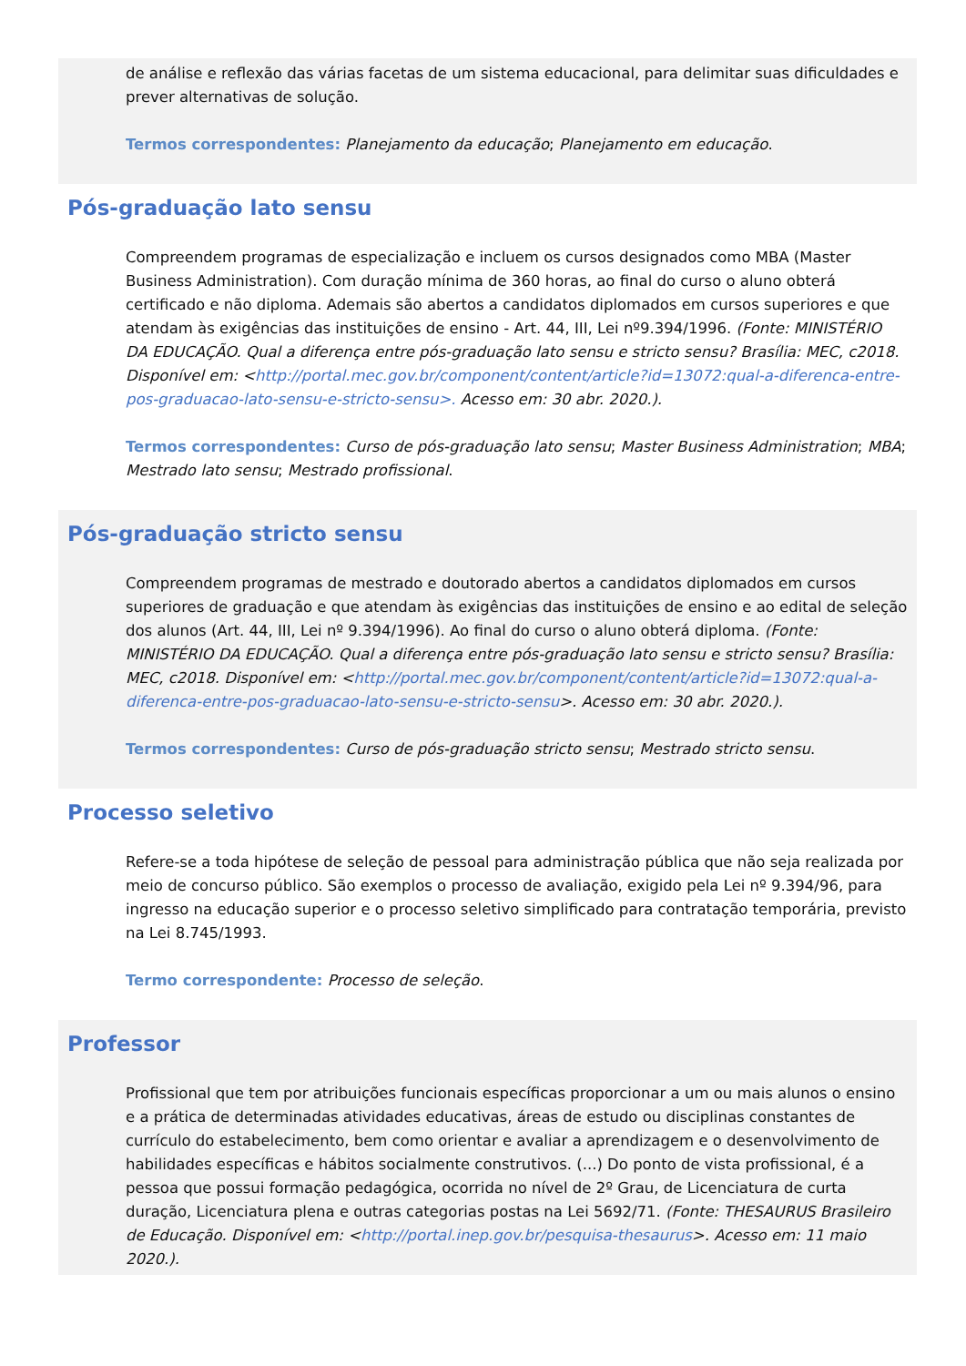de análise e reflexão das várias facetas de um sistema educacional, para delimitar suas dificuldades e prever alternativas de solução.
Termos correspondentes: Planejamento da educação; Planejamento em educação.
Pós-graduação lato sensu
Compreendem programas de especialização e incluem os cursos designados como MBA (Master Business Administration). Com duração mínima de 360 horas, ao final do curso o aluno obterá certificado e não diploma. Ademais são abertos a candidatos diplomados em cursos superiores e que atendam às exigências das instituições de ensino - Art. 44, III, Lei nº9.394/1996. (Fonte: MINISTÉRIO DA EDUCAÇÃO. Qual a diferença entre pós-graduação lato sensu e stricto sensu? Brasília: MEC, c2018. Disponível em: <http://portal.mec.gov.br/component/content/article?id=13072:qual-a-diferenca-entre-pos-graduacao-lato-sensu-e-stricto-sensu>. Acesso em: 30 abr. 2020.).
Termos correspondentes: Curso de pós-graduação lato sensu; Master Business Administration; MBA; Mestrado lato sensu; Mestrado profissional.
Pós-graduação stricto sensu
Compreendem programas de mestrado e doutorado abertos a candidatos diplomados em cursos superiores de graduação e que atendam às exigências das instituições de ensino e ao edital de seleção dos alunos (Art. 44, III, Lei nº 9.394/1996). Ao final do curso o aluno obterá diploma. (Fonte: MINISTÉRIO DA EDUCAÇÃO. Qual a diferença entre pós-graduação lato sensu e stricto sensu? Brasília: MEC, c2018. Disponível em: <http://portal.mec.gov.br/component/content/article?id=13072:qual-a-diferenca-entre-pos-graduacao-lato-sensu-e-stricto-sensu>. Acesso em: 30 abr. 2020.).
Termos correspondentes: Curso de pós-graduação stricto sensu; Mestrado stricto sensu.
Processo seletivo
Refere-se a toda hipótese de seleção de pessoal para administração pública que não seja realizada por meio de concurso público. São exemplos o processo de avaliação, exigido pela Lei nº 9.394/96, para ingresso na educação superior e o processo seletivo simplificado para contratação temporária, previsto na Lei 8.745/1993.
Termo correspondente: Processo de seleção.
Professor
Profissional que tem por atribuições funcionais específicas proporcionar a um ou mais alunos o ensino e a prática de determinadas atividades educativas, áreas de estudo ou disciplinas constantes de currículo do estabelecimento, bem como orientar e avaliar a aprendizagem e o desenvolvimento de habilidades específicas e hábitos socialmente construtivos. (...) Do ponto de vista profissional, é a pessoa que possui formação pedagógica, ocorrida no nível de 2º Grau, de Licenciatura de curta duração, Licenciatura plena e outras categorias postas na Lei 5692/71. (Fonte: THESAURUS Brasileiro de Educação. Disponível em: <http://portal.inep.gov.br/pesquisa-thesaurus>. Acesso em: 11 maio 2020.).